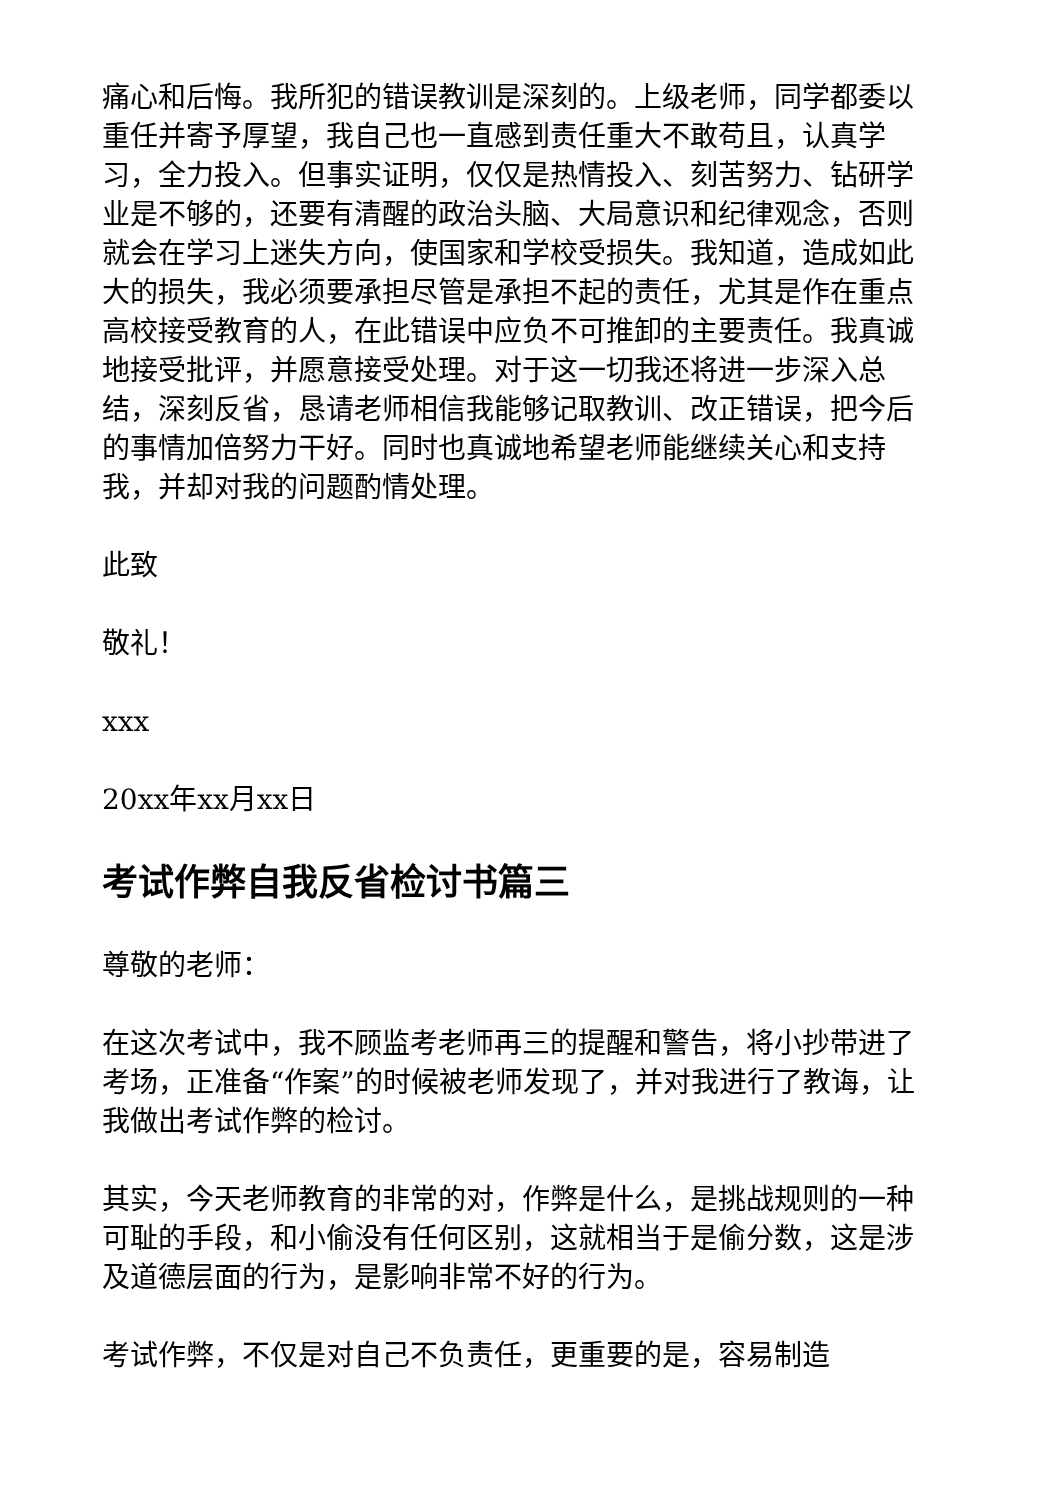痛心和后悔。我所犯的错误教训是深刻的。上级老师，同学都委以重任并寄予厚望，我自己也一直感到责任重大不敢苟且，认真学习，全力投入。但事实证明，仅仅是热情投入、刻苦努力、钻研学业是不够的，还要有清醒的政治头脑、大局意识和纪律观念，否则就会在学习上迷失方向，使国家和学校受损失。我知道，造成如此大的损失，我必须要承担尽管是承担不起的责任，尤其是作在重点高校接受教育的人，在此错误中应负不可推卸的主要责任。我真诚地接受批评，并愿意接受处理。对于这一切我还将进一步深入总结，深刻反省，恳请老师相信我能够记取教训、改正错误，把今后的事情加倍努力干好。同时也真诚地希望老师能继续关心和支持我，并却对我的问题酌情处理。
此致
敬礼！
xxx
20xx年xx月xx日
考试作弊自我反省检讨书篇三
尊敬的老师：
在这次考试中，我不顾监考老师再三的提醒和警告，将小抄带进了考场，正准备“作案”的时候被老师发现了，并对我进行了教诲，让我做出考试作弊的检讨。
其实，今天老师教育的非常的对，作弊是什么，是挑战规则的一种可耻的手段，和小偷没有任何区别，这就相当于是偷分数，这是涉及道德层面的行为，是影响非常不好的行为。
考试作弊，不仅是对自己不负责任，更重要的是，容易制造